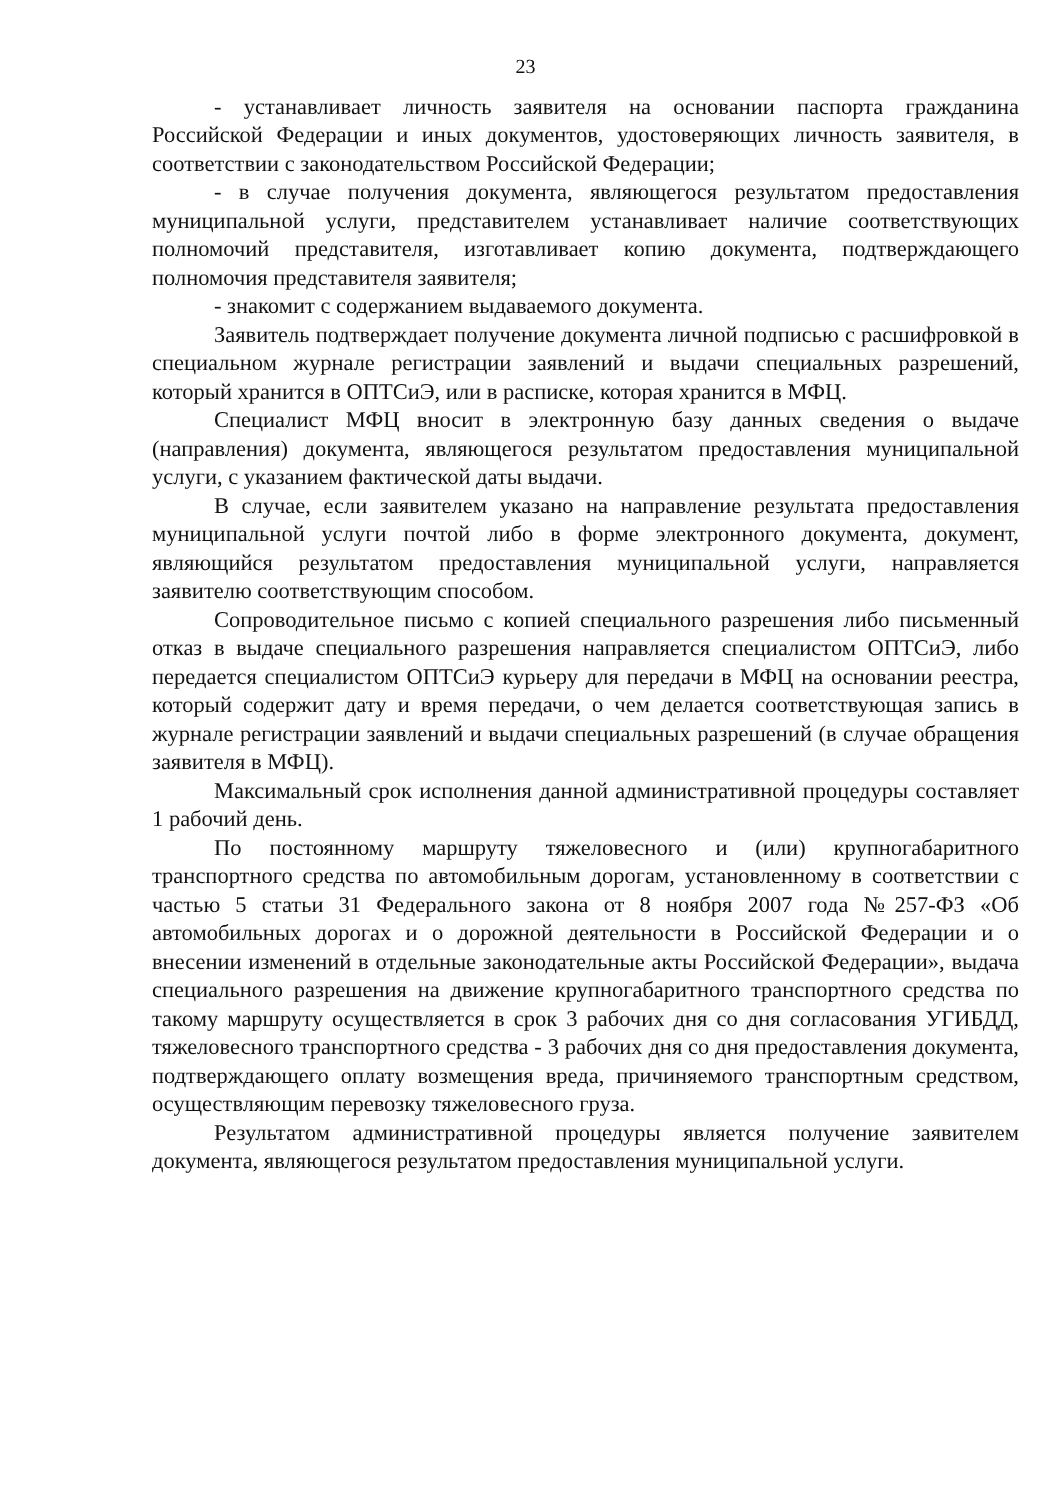23
- устанавливает личность заявителя на основании паспорта гражданина Российской Федерации и иных документов, удостоверяющих личность заявителя, в соответствии с законодательством Российской Федерации;
- в случае получения документа, являющегося результатом предоставления муниципальной услуги, представителем устанавливает наличие соответствующих полномочий представителя, изготавливает копию документа, подтверждающего полномочия представителя заявителя;
- знакомит с содержанием выдаваемого документа.
Заявитель подтверждает получение документа личной подписью с расшифровкой в специальном журнале регистрации заявлений и выдачи специальных разрешений, который хранится в ОПТСиЭ, или в расписке, которая хранится в МФЦ.
Специалист МФЦ вносит в электронную базу данных сведения о выдаче (направления) документа, являющегося результатом предоставления муниципальной услуги, с указанием фактической даты выдачи.
В случае, если заявителем указано на направление результата предоставления муниципальной услуги почтой либо в форме электронного документа, документ, являющийся результатом предоставления муниципальной услуги, направляется заявителю соответствующим способом.
Сопроводительное письмо с копией специального разрешения либо письменный отказ в выдаче специального разрешения направляется специалистом ОПТСиЭ, либо передается специалистом ОПТСиЭ курьеру для передачи в МФЦ на основании реестра, который содержит дату и время передачи, о чем делается соответствующая запись в журнале регистрации заявлений и выдачи специальных разрешений (в случае обращения заявителя в МФЦ).
Максимальный срок исполнения данной административной процедуры составляет 1 рабочий день.
По постоянному маршруту тяжеловесного и (или) крупногабаритного транспортного средства по автомобильным дорогам, установленному в соответствии с частью 5 статьи 31 Федерального закона от 8 ноября 2007 года №257-ФЗ «Об автомобильных дорогах и о дорожной деятельности в Российской Федерации и о внесении изменений в отдельные законодательные акты Российской Федерации», выдача специального разрешения на движение крупногабаритного транспортного средства по такому маршруту осуществляется в срок 3 рабочих дня со дня согласования УГИБДД, тяжеловесного транспортного средства - 3 рабочих дня со дня предоставления документа, подтверждающего оплату возмещения вреда, причиняемого транспортным средством, осуществляющим перевозку тяжеловесного груза.
Результатом административной процедуры является получение заявителем документа, являющегося результатом предоставления муниципальной услуги.